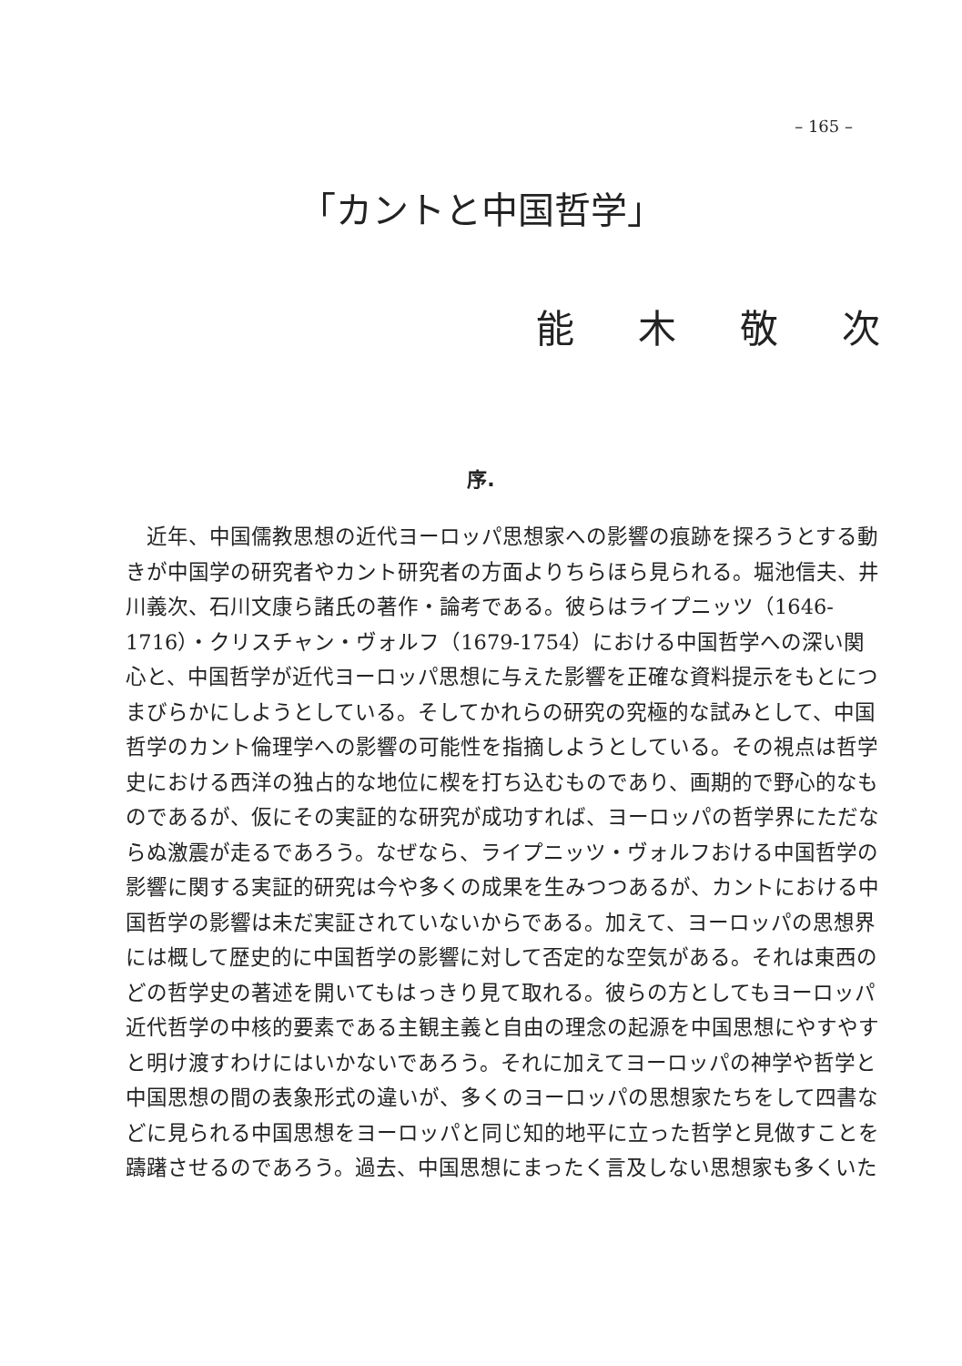– 165 –
「カントと中国哲学」
能木敬次
序.
近年、中国儒教思想の近代ヨーロッパ思想家への影響の痕跡を探ろうとする動きが中国学の研究者やカント研究者の方面よりちらほら見られる。堀池信夫、井川義次、石川文康ら諸氏の著作・論考である。彼らはライプニッツ（1646-1716）・クリスチャン・ヴォルフ（1679-1754）における中国哲学への深い関心と、中国哲学が近代ヨーロッパ思想に与えた影響を正確な資料提示をもとにつまびらかにしようとしている。そしてかれらの研究の究極的な試みとして、中国哲学のカント倫理学への影響の可能性を指摘しようとしている。その視点は哲学史における西洋の独占的な地位に楔を打ち込むものであり、画期的で野心的なものであるが、仮にその実証的な研究が成功すれば、ヨーロッパの哲学界にただならぬ激震が走るであろう。なぜなら、ライプニッツ・ヴォルフおける中国哲学の影響に関する実証的研究は今や多くの成果を生みつつあるが、カントにおける中国哲学の影響は未だ実証されていないからである。加えて、ヨーロッパの思想界には概して歴史的に中国哲学の影響に対して否定的な空気がある。それは東西のどの哲学史の著述を開いてもはっきり見て取れる。彼らの方としてもヨーロッパ近代哲学の中核的要素である主観主義と自由の理念の起源を中国思想にやすやすと明け渡すわけにはいかないであろう。それに加えてヨーロッパの神学や哲学と中国思想の間の表象形式の違いが、多くのヨーロッパの思想家たちをして四書などに見られる中国思想をヨーロッパと同じ知的地平に立った哲学と見做すことを躊躇させるのであろう。過去、中国思想にまったく言及しない思想家も多くいた